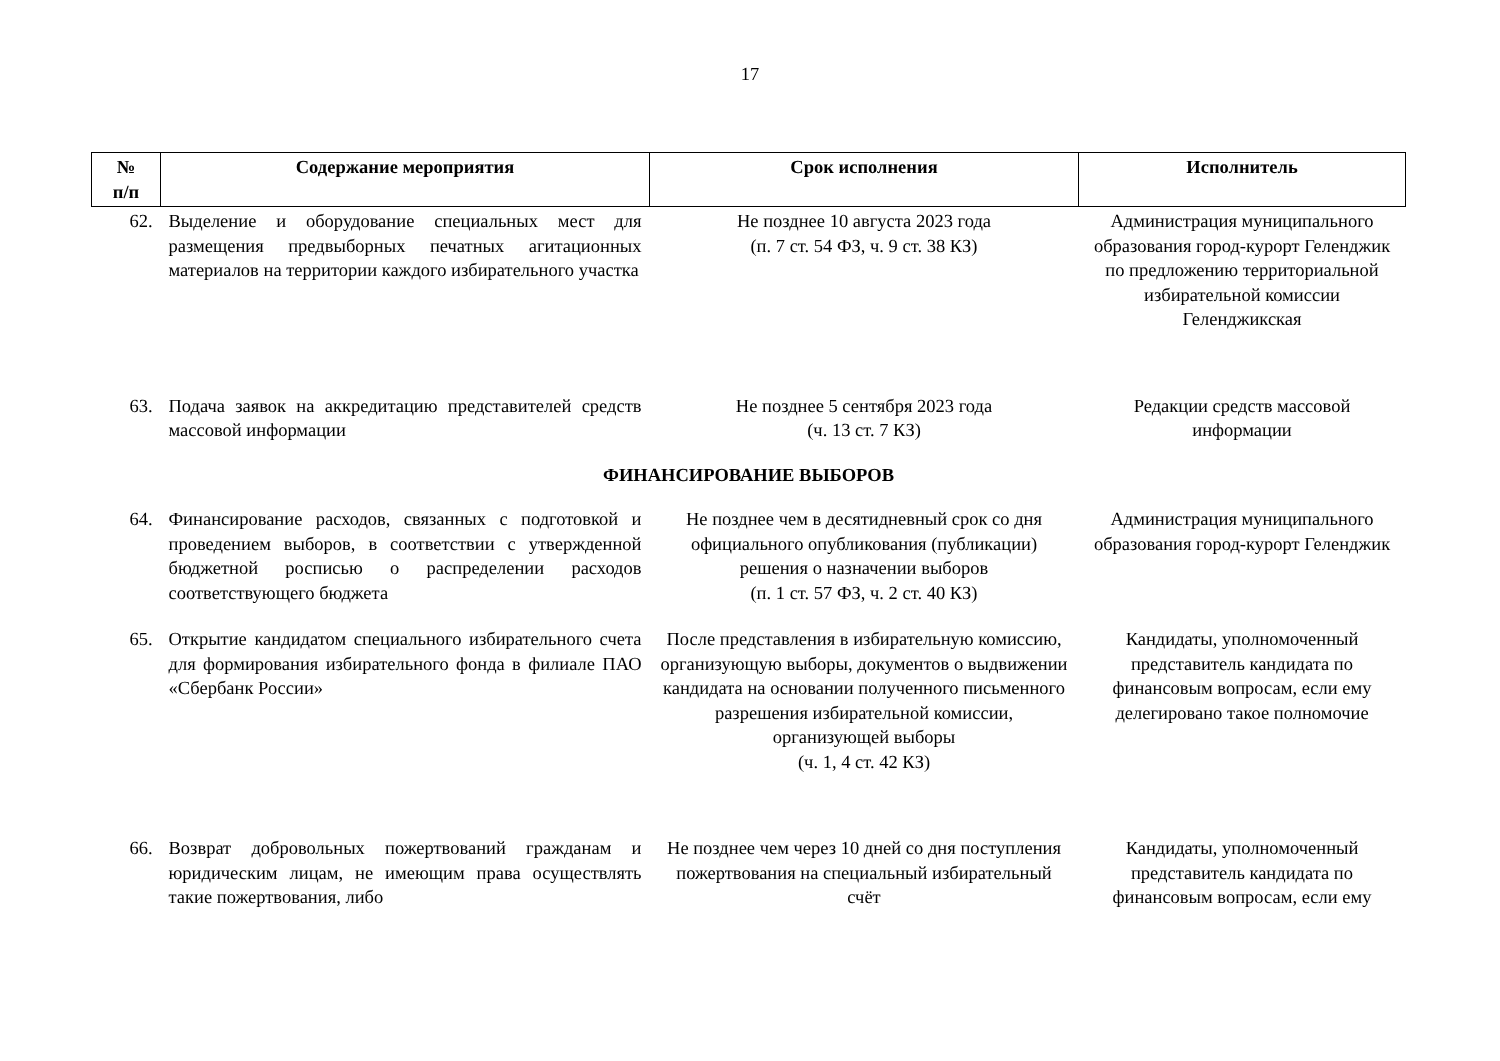17
| № п/п | Содержание мероприятия | Срок исполнения | Исполнитель |
| --- | --- | --- | --- |
| 62. | Выделение и оборудование специальных мест для размещения предвыборных печатных агитационных материалов на территории каждого избирательного участка | Не позднее 10 августа 2023 года (п. 7 ст. 54 ФЗ, ч. 9 ст. 38 КЗ) | Администрация муниципального образования город-курорт Геленджик по предложению территориальной избирательной комиссии Геленджикская |
| 63. | Подача заявок на аккредитацию представителей средств массовой информации | Не позднее 5 сентября 2023 года (ч. 13 ст. 7 КЗ) | Редакции средств массовой информации |
| ФИНАНСИРОВАНИЕ ВЫБОРОВ | | | |
| 64. | Финансирование расходов, связанных с подготовкой и проведением выборов, в соответствии с утвержденной бюджетной росписью о распределении расходов соответствующего бюджета | Не позднее чем в десятидневный срок со дня официального опубликования (публикации) решения о назначении выборов (п. 1 ст. 57 ФЗ, ч. 2 ст. 40 КЗ) | Администрация муниципального образования город-курорт Геленджик |
| 65. | Открытие кандидатом специального избирательного счета для формирования избирательного фонда в филиале ПАО «Сбербанк России» | После представления в избирательную комиссию, организующую выборы, документов о выдвижении кандидата на основании полученного письменного разрешения избирательной комиссии, организующей выборы (ч. 1, 4 ст. 42 КЗ) | Кандидаты, уполномоченный представитель кандидата по финансовым вопросам, если ему делегировано такое полномочие |
| 66. | Возврат добровольных пожертвований гражданам и юридическим лицам, не имеющим права осуществлять такие пожертвования, либо | Не позднее чем через 10 дней со дня поступления пожертвования на специальный избирательный счёт | Кандидаты, уполномоченный представитель кандидата по финансовым вопросам, если ему |